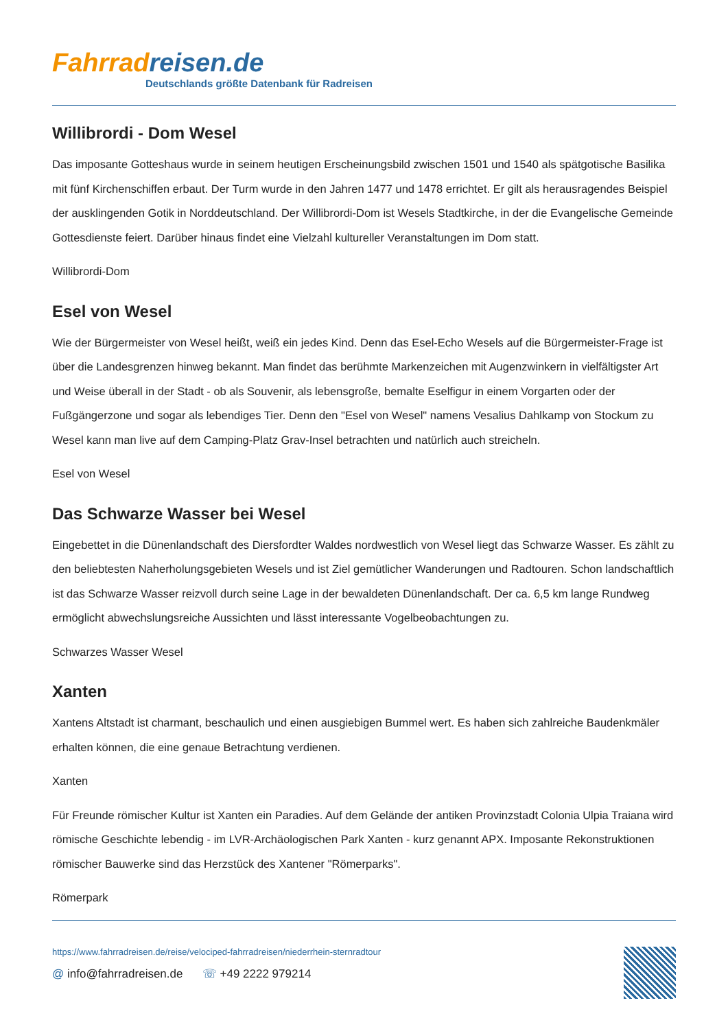Fahrrad reisen.de
Deutschlands größte Datenbank für Radreisen
Willibrordi - Dom Wesel
Das imposante Gotteshaus wurde in seinem heutigen Erscheinungsbild zwischen 1501 und 1540 als spätgotische Basilika mit fünf Kirchenschiffen erbaut. Der Turm wurde in den Jahren 1477 und 1478 errichtet. Er gilt als herausragendes Beispiel der ausklingenden Gotik in Norddeutschland. Der Willibrordi-Dom ist Wesels Stadtkirche, in der die Evangelische Gemeinde Gottesdienste feiert. Darüber hinaus findet eine Vielzahl kultureller Veranstaltungen im Dom statt.
Willibrordi-Dom
Esel von Wesel
Wie der Bürgermeister von Wesel heißt, weiß ein jedes Kind. Denn das Esel-Echo Wesels auf die Bürgermeister-Frage ist über die Landesgrenzen hinweg bekannt. Man findet das berühmte Markenzeichen mit Augenzwinkern in vielfältigster Art und Weise überall in der Stadt - ob als Souvenir, als lebensgroße, bemalte Eselfigur in einem Vorgarten oder der Fußgängerzone und sogar als lebendiges Tier. Denn den "Esel von Wesel" namens Vesalius Dahlkamp von Stockum zu Wesel kann man live auf dem Camping-Platz Grav-Insel betrachten und natürlich auch streicheln.
Esel von Wesel
Das Schwarze Wasser bei Wesel
Eingebettet in die Dünenlandschaft des Diersfordter Waldes nordwestlich von Wesel liegt das Schwarze Wasser. Es zählt zu den beliebtesten Naherholungsgebieten Wesels und ist Ziel gemütlicher Wanderungen und Radtouren. Schon landschaftlich ist das Schwarze Wasser reizvoll durch seine Lage in der bewaldeten Dünenlandschaft. Der ca. 6,5 km lange Rundweg ermöglicht abwechslungsreiche Aussichten und lässt interessante Vogelbeobachtungen zu.
Schwarzes Wasser Wesel
Xanten
Xantens Altstadt ist charmant, beschaulich und einen ausgiebigen Bummel wert. Es haben sich zahlreiche Baudenkmäler erhalten können, die eine genaue Betrachtung verdienen.
Xanten
Für Freunde römischer Kultur ist Xanten ein Paradies. Auf dem Gelände der antiken Provinzstadt Colonia Ulpia Traiana wird römische Geschichte lebendig - im LVR-Archäologischen Park Xanten - kurz genannt APX. Imposante Rekonstruktionen römischer Bauwerke sind das Herzstück des Xantener "Römerparks".
Römerpark
https://www.fahrradreisen.de/reise/velociped-fahrradreisen/niederrhein-sternradtour
@ info@fahrradreisen.de ☏ +49 2222 979214